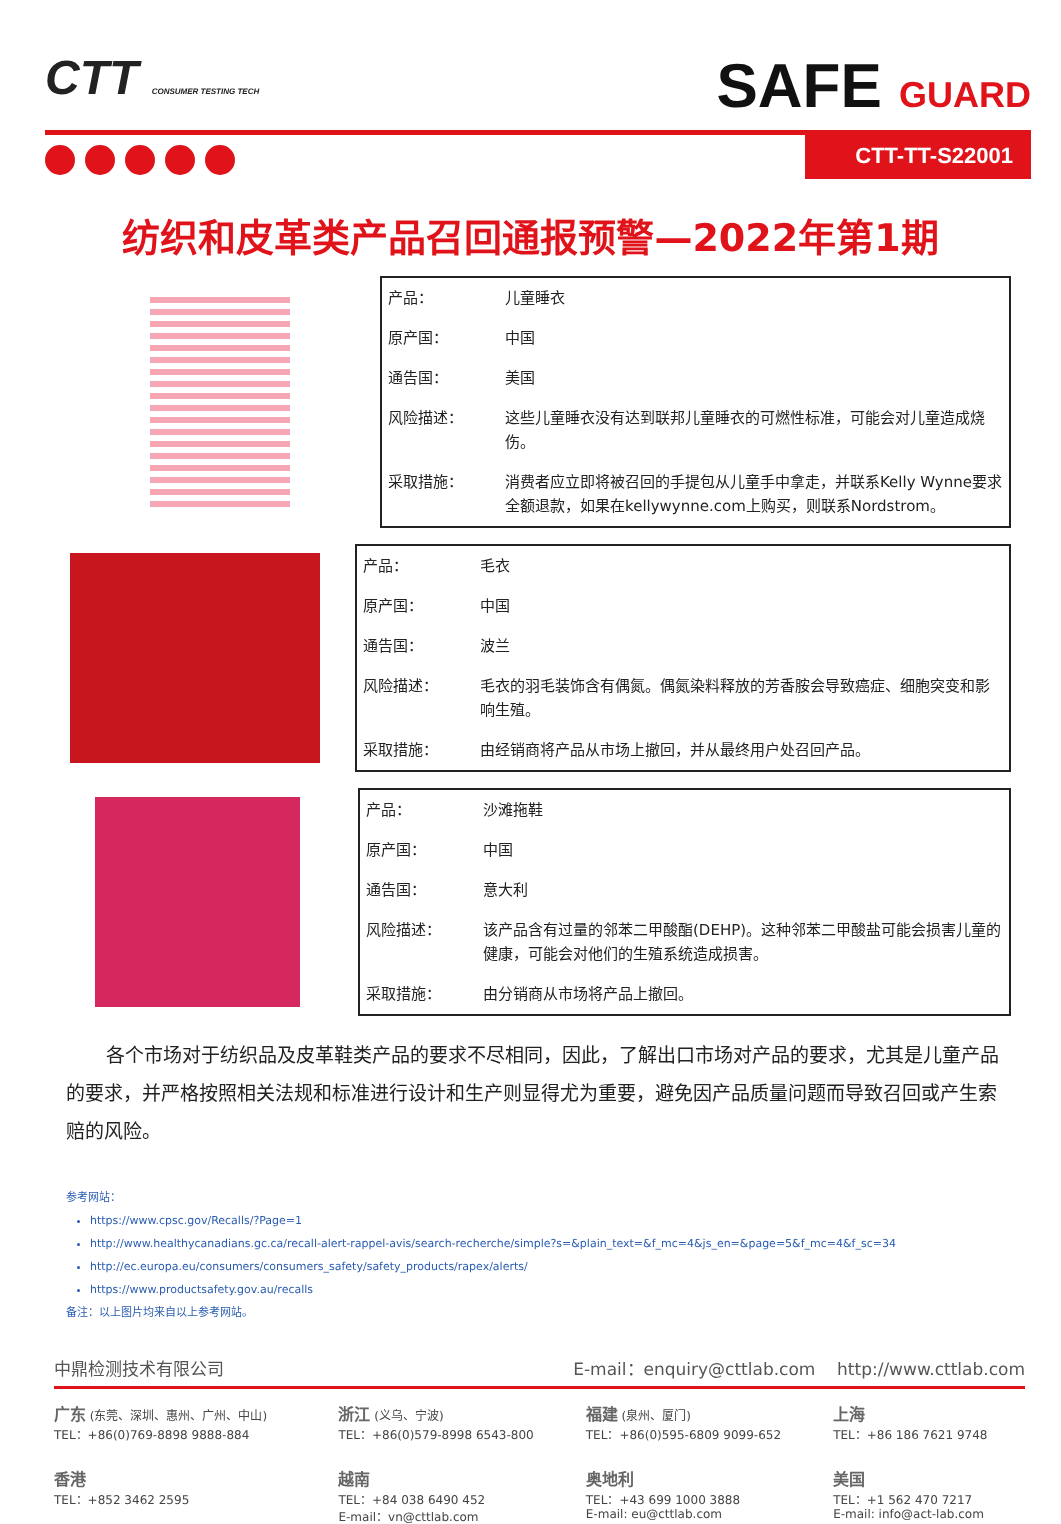CTT CONSUMER TESTING TECH
SAFE GUARD
CTT-TT-S22001
纺织和皮革类产品召回通报预警—2022年第1期
| 产品： | 儿童睡衣 |
| 原产国： | 中国 |
| 通告国： | 美国 |
| 风险描述： | 这些儿童睡衣没有达到联邦儿童睡衣的可燃性标准，可能会对儿童造成烧伤。 |
| 采取措施： | 消费者应立即将被召回的手提包从儿童手中拿走，并联系Kelly Wynne要求全额退款，如果在kellywynne.com上购买，则联系Nordstrom。 |
| 产品： | 毛衣 |
| 原产国： | 中国 |
| 通告国： | 波兰 |
| 风险描述： | 毛衣的羽毛装饰含有偶氮。偶氮染料释放的芳香胺会导致癌症、细胞突变和影响生殖。 |
| 采取措施： | 由经销商将产品从市场上撤回，并从最终用户处召回产品。 |
| 产品： | 沙滩拖鞋 |
| 原产国： | 中国 |
| 通告国： | 意大利 |
| 风险描述： | 该产品含有过量的邻苯二甲酸酯(DEHP)。这种邻苯二甲酸盐可能会损害儿童的健康，可能会对他们的生殖系统造成损害。 |
| 采取措施： | 由分销商从市场将产品上撤回。 |
各个市场对于纺织品及皮革鞋类产品的要求不尽相同，因此，了解出口市场对产品的要求，尤其是儿童产品的要求，并严格按照相关法规和标准进行设计和生产则显得尤为重要，避免因产品质量问题而导致召回或产生索赔的风险。
参考网站：
https://www.cpsc.gov/Recalls/?Page=1
http://www.healthycanadians.gc.ca/recall-alert-rappel-avis/search-recherche/simple?s=&plain_text=&f_mc=4&js_en=&page=5&f_mc=4&f_sc=34
http://ec.europa.eu/consumers/consumers_safety/safety_products/rapex/alerts/
https://www.productsafety.gov.au/recalls
备注：以上图片均来自以上参考网站。
中鼎检测技术有限公司 E-mail：enquiry@cttlab.com http://www.cttlab.com
广东 (东莞、深圳、惠州、广州、中山)
TEL：+86(0)769-8898 9888-884
浙江 (义乌、宁波)
TEL：+86(0)579-8998 6543-800
福建 (泉州、厦门)
TEL：+86(0)595-6809 9099-652
上海
TEL：+86 186 7621 9748
香港
TEL：+852 3462 2595
越南
TEL：+84 038 6490 452
E-mail：vn@cttlab.com
奥地利
TEL：+43 699 1000 3888
E-mail: eu@cttlab.com
美国
TEL：+1 562 470 7217
E-mail: info@act-lab.com